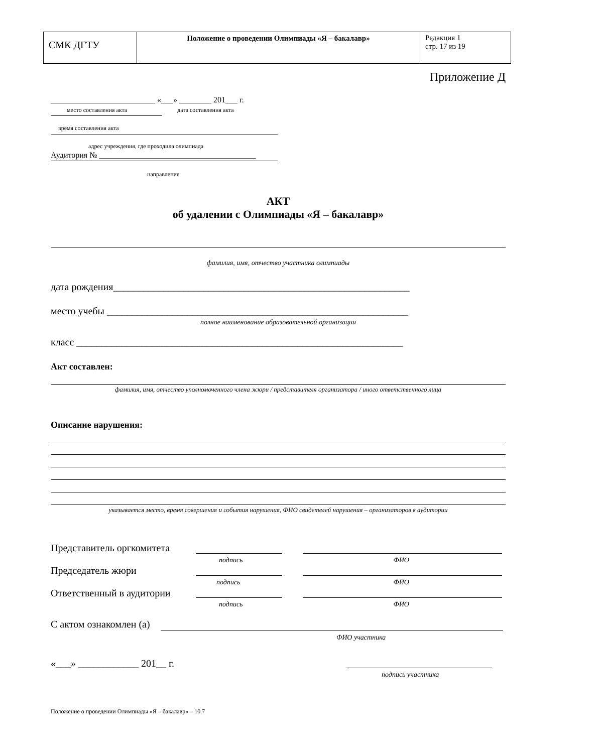| СМК ДГТУ | Положение о проведении Олимпиады «Я – бакалавр» | Редакция 1 стр. 17 из 19 |
Приложение Д
__________________________ «___» ________ 201___ г.
место составления акта дата составления акта
время составления акта
адрес учреждения, где проходила олимпиада
Аудитория № _______________________________________
направление
АКТ
об удалении с Олимпиады «Я – бакалавр»
фамилия, имя, отчество участника олимпиады
дата рождения___________________________________________________________
место учебы ____________________________________________________________
полное наименование образовательной организации
класс _________________________________________________________________
Акт составлен:
фамилия, имя, отчество уполномоченного члена жюри / представителя организатора / иного ответственного лица
Описание нарушения:
указывается место, время совершения и события нарушения, ФИО свидетелей нарушения – организаторов в аудитории
Представитель оргкомитета
подпись ФИО
Председатель жюри
подпись ФИО
Ответственный в аудитории
подпись ФИО
С актом ознакомлен (а)
ФИО участника
«___» ____________ 201__ г.
подпись участника
Положение о проведении Олимпиады «Я – бакалавр» – 10.7